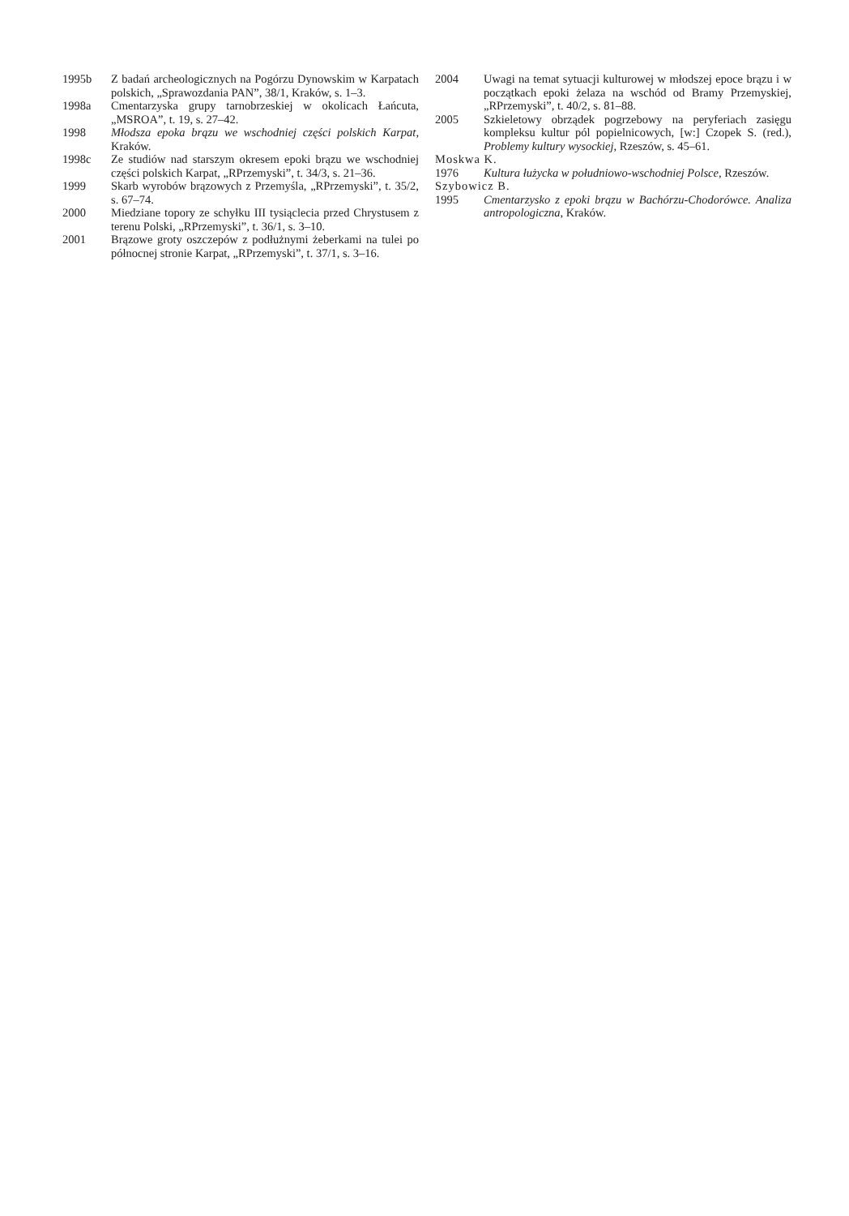1995b Z badań archeologicznych na Pogórzu Dynowskim w Karpatach polskich, „Sprawozdania PAN”, 38/1, Kraków, s. 1–3.
1998a Cmentarzyska grupy tarnobrzeskiej w okolicach Łańcuta, „MSROA”, t. 19, s. 27–42.
1998 Młodsza epoka brązu we wschodniej części polskich Karpat, Kraków.
1998c Ze studiów nad starszym okresem epoki brązu we wschodniej części polskich Karpat, „RPrzemyski”, t. 34/3, s. 21–36.
1999 Skarb wyrobów brązowych z Przemyśla, „RPrzemyski”, t. 35/2, s. 67–74.
2000 Miedziane topory ze schyłku III tysiąclecia przed Chrystusem z terenu Polski, „RPrzemyski”, t. 36/1, s. 3–10.
2001 Brązowe groty oszczepów z podłużnymi żeberkami na tulei po północnej stronie Karpat, „RPrzemyski”, t. 37/1, s. 3–16.
2004 Uwagi na temat sytuacji kulturowej w młodszej epoce brązu i w początkach epoki żelaza na wschód od Bramy Przemyskiej, „RPrzemyski”, t. 40/2, s. 81–88.
2005 Szkieletowy obrządek pogrzebowy na peryferiach zasięgu kompleksu kultur pól popielnicowych, [w:] Czopek S. (red.), Problemy kultury wysockiej, Rzeszów, s. 45–61.
Moskwa K.
1976 Kultura łużycka w południowo-wschodniej Polsce, Rzeszów.
Szybowicz B.
1995 Cmentarzysko z epoki brązu w Bachórzu-Chodorówce. Analiza antropologiczna, Kraków.